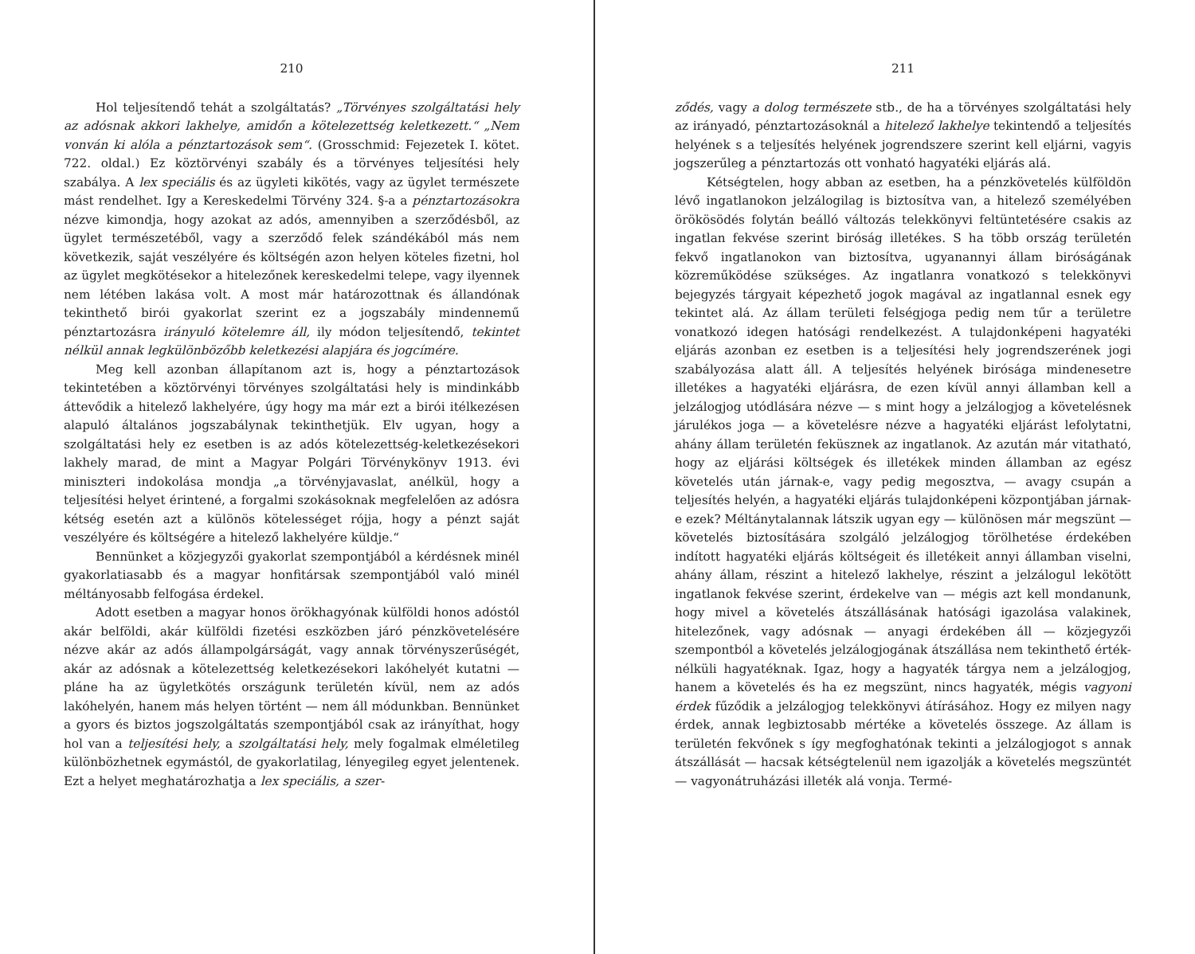210
Hol teljesítendő tehát a szolgáltatás? „Törvényes szolgáltatási hely az adósnak akkori lakhelye, amidőn a kötelezettség keletkezett.“ „Nem vonván ki alóla a pénztartozások sem“. (Grosschmid: Fejezetek I. kötet. 722. oldal.) Ez köztörvényi szabály és a törvényes teljesítési hely szabálya. A lex speciális és az ügyleti kikötés, vagy az ügylet természete mást rendelhet. Igy a Kereskedelmi Törvény 324. §-a a pénztartozásokra nézve kimondja, hogy azokat az adós, amennyiben a szerződésből, az ügylet természetéből, vagy a szerződő felek szándékából más nem következik, saját veszélyére és költségén azon helyen köteles fizetni, hol az ügylet megkötésekor a hitelezőnek kereskedelmi telepe, vagy ilyennek nem létében lakása volt. A most már határozottnak és állandónak tekinthető birói gyakorlat szerint ez a jogszabály mindennemű pénztartozásra irányuló kötelemre áll, ily módon teljesítendő, tekintet nélkül annak legkülönbözőbb keletkezési alapjára és jogcímére.
Meg kell azonban állapítanom azt is, hogy a pénztartozások tekintetében a köztörvényi törvényes szolgáltatási hely is mindinkább áttevődik a hitelező lakhelyére, úgy hogy ma már ezt a birói itélkezésen alapuló általános jogszabálynak tekinthetjük. Elv ugyan, hogy a szolgáltatási hely ez esetben is az adós kötelezettség-keletkezésekori lakhely marad, de mint a Magyar Polgári Törvénykönyv 1913. évi miniszteri indokolása mondja „a törvényjavaslat, anélkül, hogy a teljesítési helyet érintené, a forgalmi szokásoknak megfelelően az adósra kétség esetén azt a különös kötelességet rójja, hogy a pénzt saját veszélyére és költségére a hitelező lakhelyére küldje.“
Bennünket a közjegyzői gyakorlat szempontjából a kérdésnek minél gyakorlatiasabb és a magyar honfitársak szempontjából való minél méltányosabb felfogása érdekel.
Adott esetben a magyar honos örökhagyónak külföldi honos adóstól akár belföldi, akár külföldi fizetési eszközben járó pénzkövetelésére nézve akár az adós állampolgárságát, vagy annak törvényszerűségét, akár az adósnak a kötelezettség keletkezésekori lakóhelyét kutatni — pláne ha az ügyletkötés országunk területén kívül, nem az adós lakóhelyén, hanem más helyen történt — nem áll módunkban. Bennünket a gyors és biztos jogszolgáltatás szempontjából csak az irányíthat, hogy hol van a teljesítési hely, a szolgáltatási hely, mely fogalmak elméletileg különbözhetnek egymástól, de gyakorlatilag, lényegileg egyet jelentenek. Ezt a helyet meghatározhatja a lex speciális, a szer-
211
ződés, vagy a dolog természete stb., de ha a törvényes szolgáltatási hely az irányadó, pénztartozásoknál a hitelező lakhelye tekintendő a teljesítés helyének s a teljesítés helyének jogrendszere szerint kell eljárni, vagyis jogszerűleg a pénztartozás ott vonható hagyatéki eljárás alá.
Kétségtelen, hogy abban az esetben, ha a pénzkövetelés külföldön lévő ingatlanokon jelzálogilag is biztosítva van, a hitelező személyében örökösödés folytán beálló változás telekkönyvi feltüntetésére csakis az ingatlan fekvése szerint biróság illetékes. S ha több ország területén fekvő ingatlanokon van biztosítva, ugyanannyi állam biróságának közreműködése szükséges. Az ingatlanra vonatkozó s telekkönyvi bejegyzés tárgyait képezhető jogok magával az ingatlannal esnek egy tekintet alá. Az állam területi felségjoga pedig nem tűr a területre vonatkozó idegen hatósági rendelkezést. A tulajdonképeni hagyatéki eljárás azonban ez esetben is a teljesítési hely jogrendszerének jogi szabályozása alatt áll. A teljesítés helyének birósága mindenesetre illetékes a hagyatéki eljárásra, de ezen kívül annyi államban kell a jelzálogjog utódlására nézve — s mint hogy a jelzálogjog a követelésnek járulékos joga — a követelésre nézve a hagyatéki eljárást lefolytatni, ahány állam területén feküsznek az ingatlanok. Az azután már vitatható, hogy az eljárási költségek és illetékek minden államban az egész követelés után járnak-e, vagy pedig megosztva, — avagy csupán a teljesítés helyén, a hagyatéki eljárás tulajdonképeni központjában járnak-e ezek? Méltánytalannak látszik ugyan egy — különösen már megszünt — követelés biztosítására szolgáló jelzálogjog törölhetése érdekében indított hagyatéki eljárás költségeit és illetékeit annyi államban viselni, ahány állam, részint a hitelező lakhelye, részint a jelzálogul lekötött ingatlanok fekvése szerint, érdekelve van — mégis azt kell mondanunk, hogy mivel a követelés átszállásának hatósági igazolása valakinek, hitelezőnek, vagy adósnak — anyagi érdekében áll — közjegyzői szempontból a követelés jelzálogjogának átszállása nem tekinthető érték-nélküli hagyatéknak. Igaz, hogy a hagyaték tárgya nem a jelzálogjog, hanem a követelés és ha ez megszünt, nincs hagyaték, mégis vagyoni érdek fűződik a jelzálogjog telekkönyvi átírásához. Hogy ez milyen nagy érdek, annak legbiztosabb mértéke a követelés összege. Az állam is területén fekvőnek s így megfoghatónak tekinti a jelzálogjogot s annak átszállását — hacsak kétségtelenül nem igazolják a követelés megszüntét — vagyonátruházási illeték alá vonja. Termé-